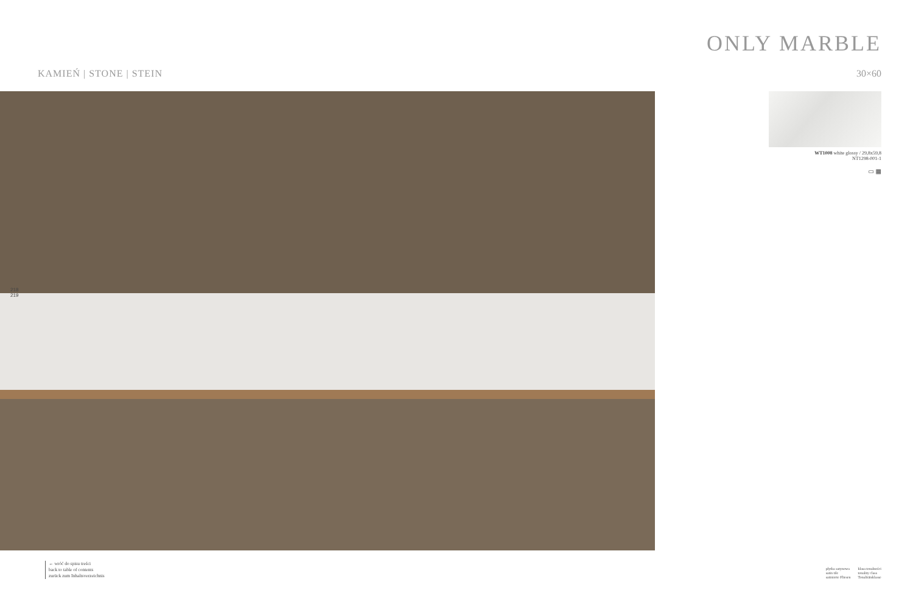ONLY MARBLE
KAMIEŃ | STONE | STEIN 30×60
218
219
WT1008 white glossy / 29,8x59,8
NT1298-001-1
▭ ▦
← wróć do spisu treści
back to table of contents
zurück zum Inhaltsverzeichnis
plytka satynowa
satin tile
satinierte Fliesen
klasa tonalności
tonality class
Tonalitätsklasse